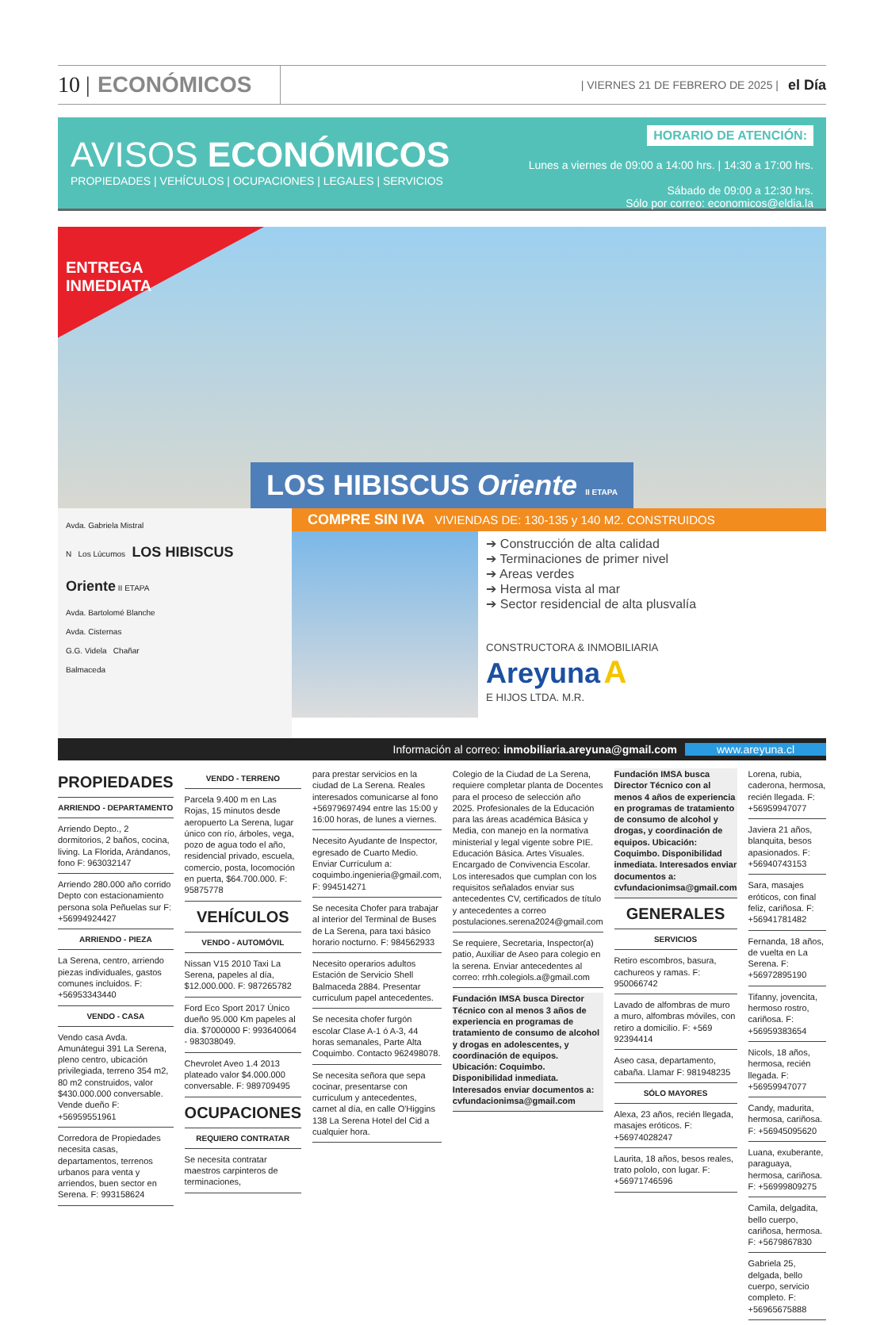10 | ECONÓMICOS | VIERNES 21 DE FEBRERO DE 2025 | el Día
AVISOS ECONÓMICOS
PROPIEDADES | VEHÍCULOS | OCUPACIONES | LEGALES | SERVICIOS
HORARIO DE ATENCIÓN:
Lunes a viernes de 09:00 a 14:00 hrs. | 14:30 a 17:00 hrs.
Sábado de 09:00 a 12:30 hrs.
Sólo por correo: economicos@eldia.la
ENTREGA
INMEDIATA
LOS HIBISCUS Oriente II ETAPA
Avda. Gabriela Mistral
N Los Lúcumos LOS HIBISCUS Oriente II ETAPA
Avda. Bartolomé Blanche
Avda. Cisternas
G.G. Videla Chañar
Balmaceda
COMPRE SIN IVA VIVIENDAS DE: 130-135 y 140 M2. CONSTRUIDOS
➔ Construcción de alta calidad
➔ Terminaciones de primer nivel
➔ Areas verdes
➔ Hermosa vista al mar
➔ Sector residencial de alta plusvalía
CONSTRUCTORA & INMOBILIARIA
Areyuna A
E HIJOS LTDA. M.R.
Información al correo: inmobiliaria.areyuna@gmail.com www.areyuna.cl
PROPIEDADES
ARRIENDO - DEPARTAMENTO
Arriendo Depto., 2 dormitorios, 2 baños, cocina, living. La Florida, Arándanos, fono F: 963032147
Arriendo 280.000 año corrido Depto con estacionamiento persona sola Peñuelas sur F: +56994924427
ARRIENDO - PIEZA
La Serena, centro, arriendo piezas individuales, gastos comunes incluidos. F: +56953343440
VENDO - CASA
Vendo casa Avda. Amunátegui 391 La Serena, pleno centro, ubicación privilegiada, terreno 354 m2, 80 m2 construidos, valor $430.000.000 conversable. Vende dueño F: +56959551961
Corredora de Propiedades necesita casas, departamentos, terrenos urbanos para venta y arriendos, buen sector en Serena. F: 993158624
VENDO - TERRENO
Parcela 9.400 m en Las Rojas, 15 minutos desde aeropuerto La Serena, lugar único con río, árboles, vega, pozo de agua todo el año, residencial privado, escuela, comercio, posta, locomoción en puerta, $64.700.000. F: 95875778
VEHÍCULOS
VENDO - AUTOMÓVIL
Nissan V15 2010 Taxi La Serena, papeles al día, $12.000.000. F: 987265782
Ford Eco Sport 2017 Único dueño 95.000 Km papeles al día. $7000000 F: 993640064 - 983038049.
Chevrolet Aveo 1.4 2013 plateado valor $4.000.000 conversable. F: 989709495
OCUPACIONES
REQUIERO CONTRATAR
Se necesita contratar maestros carpinteros de terminaciones,
para prestar servicios en la ciudad de La Serena. Reales interesados comunicarse al fono +56979697494 entre las 15:00 y 16:00 horas, de lunes a viernes.
Necesito Ayudante de Inspector, egresado de Cuarto Medio. Enviar Currículum a: coquimbo.ingenieria@gmail.com, F: 994514271
Se necesita Chofer para trabajar al interior del Terminal de Buses de La Serena, para taxi básico horario nocturno. F: 984562933
Necesito operarios adultos Estación de Servicio Shell Balmaceda 2884. Presentar curriculum papel antecedentes.
Se necesita chofer furgón escolar Clase A-1 ó A-3, 44 horas semanales, Parte Alta Coquimbo. Contacto 962498078.
Se necesita señora que sepa cocinar, presentarse con curriculum y antecedentes, carnet al día, en calle O'Higgins 138 La Serena Hotel del Cid a cualquier hora.
Colegio de la Ciudad de La Serena, requiere completar planta de Docentes para el proceso de selección año 2025. Profesionales de la Educación para las áreas académica Básica y Media, con manejo en la normativa ministerial y legal vigente sobre PIE. Educación Básica. Artes Visuales. Encargado de Convivencia Escolar. Los interesados que cumplan con los requisitos señalados enviar sus antecedentes CV, certificados de título y antecedentes a correo postulaciones.serena2024@gmail.com
Se requiere, Secretaria, Inspector(a) patio, Auxiliar de Aseo para colegio en la serena. Enviar antecedentes al correo: rrhh.colegiols.a@gmail.com
Fundación IMSA busca Director Técnico con al menos 3 años de experiencia en programas de tratamiento de consumo de alcohol y drogas en adolescentes, y coordinación de equipos. Ubicación: Coquimbo. Disponibilidad inmediata. Interesados enviar documentos a: cvfundacionimsa@gmail.com
Fundación IMSA busca Director Técnico con al menos 4 años de experiencia en programas de tratamiento de consumo de alcohol y drogas, y coordinación de equipos. Ubicación: Coquimbo. Disponibilidad inmediata. Interesados enviar documentos a: cvfundacionimsa@gmail.com
GENERALES
SERVICIOS
Retiro escombros, basura, cachureos y ramas. F: 950066742
Lavado de alfombras de muro a muro, alfombras móviles, con retiro a domicilio. F: +569 92394414
Aseo casa, departamento, cabaña. Llamar F: 981948235
SÓLO MAYORES
Alexa, 23 años, recién llegada, masajes eróticos. F: +56974028247
Laurita, 18 años, besos reales, trato pololo, con lugar. F: +56971746596
Lorena, rubia, caderona, hermosa, recién llegada. F: +56959947077
Javiera 21 años, blanquita, besos apasionados. F: +56940743153
Sara, masajes eróticos, con final feliz, cariñosa. F: +56941781482
Fernanda, 18 años, de vuelta en La Serena. F: +56972895190
Tifanny, jovencita, hermoso rostro, cariñosa. F: +56959383654
Nicols, 18 años, hermosa, recién llegada. F: +56959947077
Candy, madurita, hermosa, cariñosa. F: +56945095620
Luana, exuberante, paraguaya, hermosa, cariñosa. F: +56999809275
Camila, delgadita, bello cuerpo, cariñosa, hermosa. F: +5679867830
Gabriela 25, delgada, bello cuerpo, servicio completo. F: +56965675888